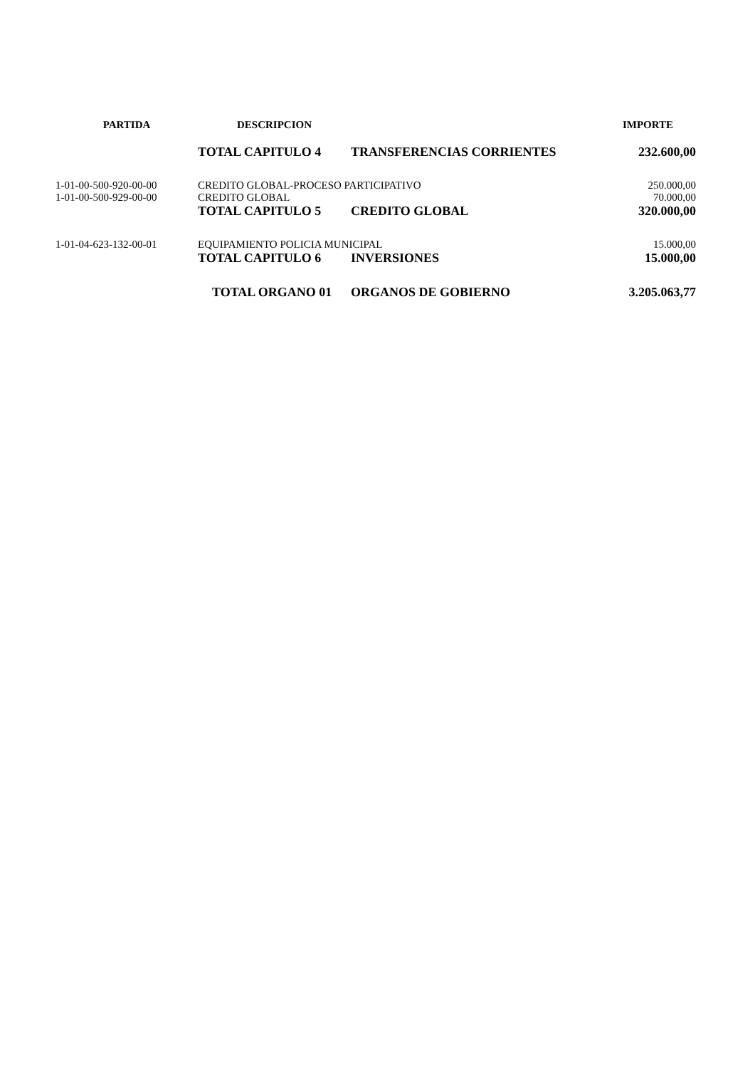| PARTIDA | DESCRIPCION | | IMPORTE |
| --- | --- | --- | --- |
| | TOTAL CAPITULO 4 | TRANSFERENCIAS CORRIENTES | 232.600,00 |
| 1-01-00-500-920-00-00 | CREDITO GLOBAL-PROCESO PARTICIPATIVO | | 250.000,00 |
| 1-01-00-500-929-00-00 | CREDITO GLOBAL | | 70.000,00 |
| | TOTAL CAPITULO 5 | CREDITO GLOBAL | 320.000,00 |
| 1-01-04-623-132-00-01 | EQUIPAMIENTO POLICIA MUNICIPAL | | 15.000,00 |
| | TOTAL CAPITULO 6 | INVERSIONES | 15.000,00 |
| | TOTAL ORGANO 01 | ORGANOS DE GOBIERNO | 3.205.063,77 |